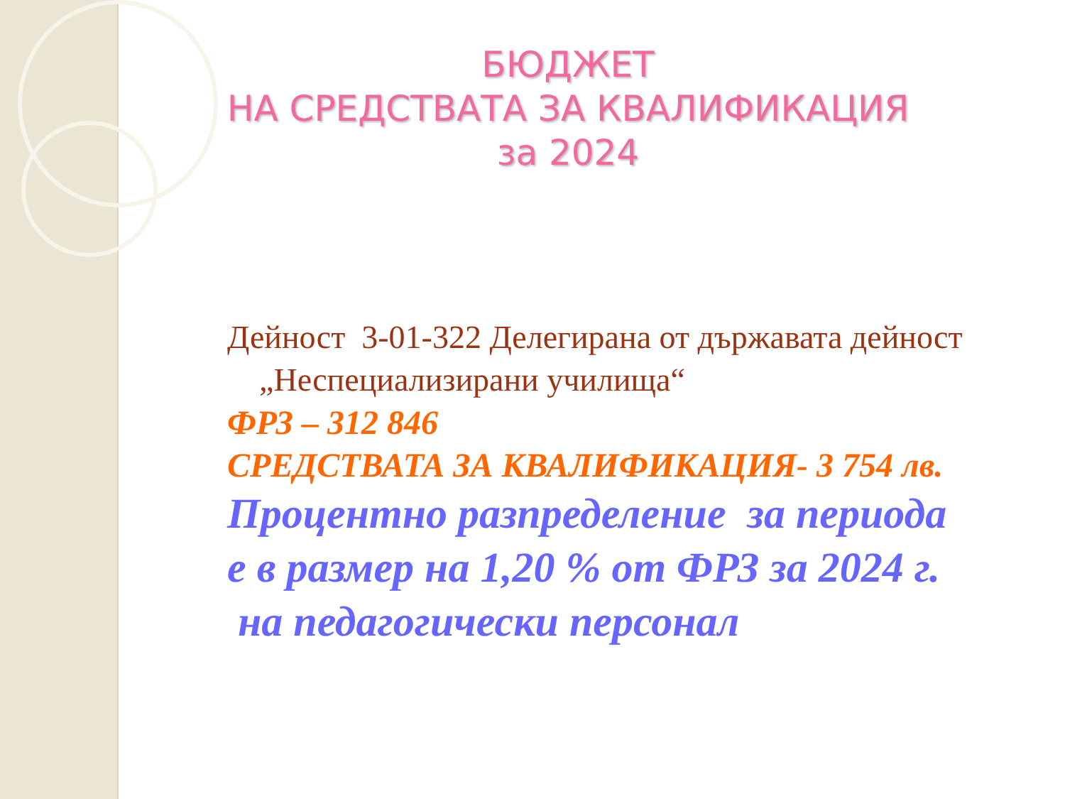БЮДЖЕТ
НА СРЕДСТВАТА ЗА КВАЛИФИКАЦИЯ
за 2024
Дейност 3-01-322 Делегирана от държавата дейност
„Неспециализирани училища“
ФРЗ – 312 846
СРЕДСТВАТА ЗА КВАЛИФИКАЦИЯ- 3 754 лв.
Процентно разпределение за периода
е в размер на 1,20 % от ФРЗ за 2024 г.
на педагогически персонал